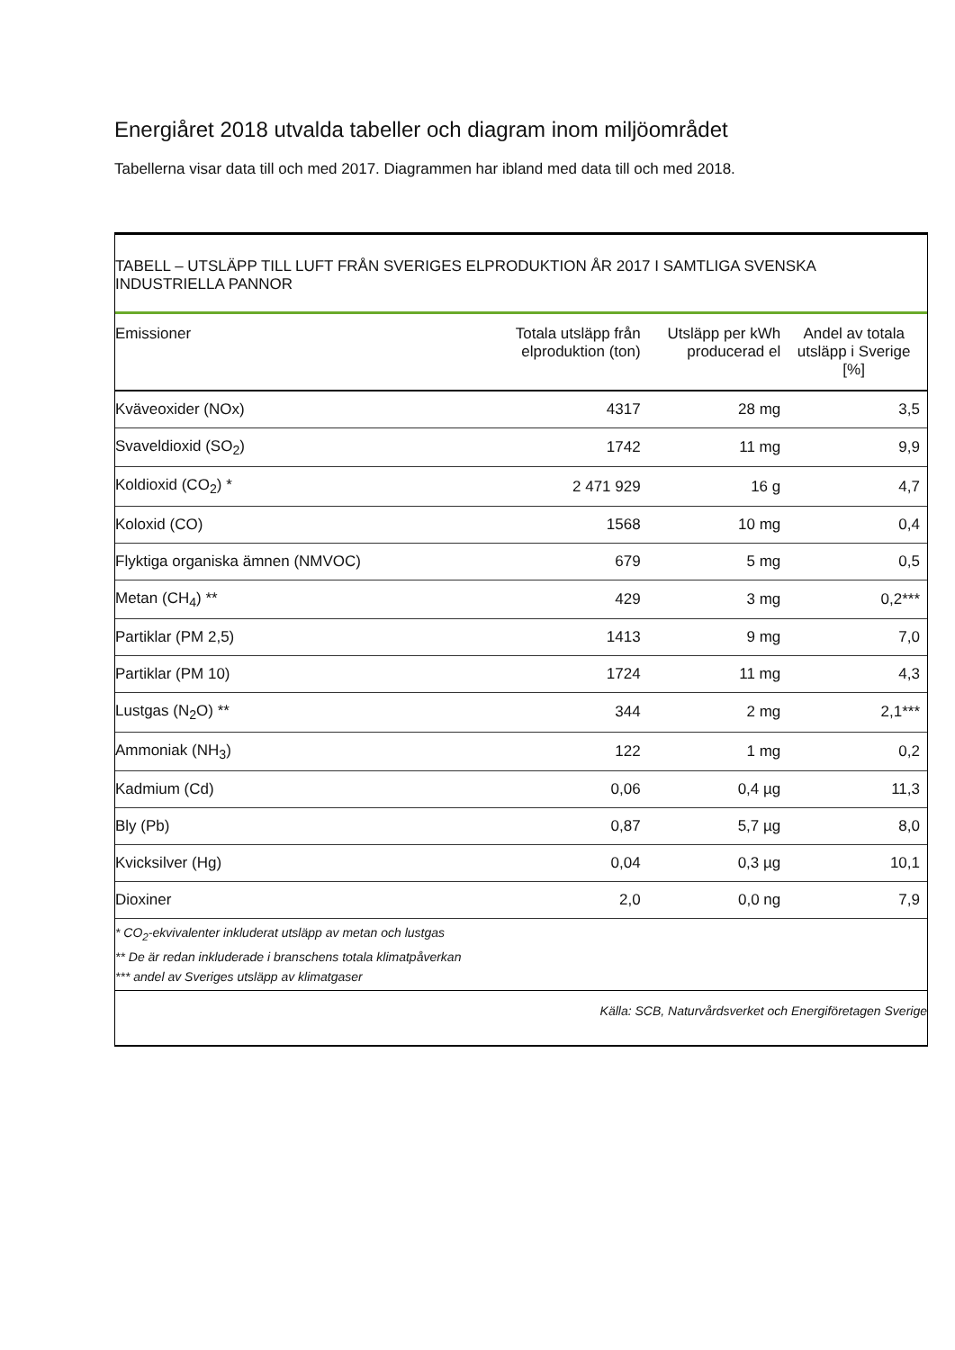Energiåret 2018 utvalda tabeller och diagram inom miljöområdet
Tabellerna visar data till och med 2017. Diagrammen har ibland med data till och med 2018.
TABELL – UTSLÄPP TILL LUFT FRÅN SVERIGES ELPRODUKTION ÅR 2017 I SAMTLIGA SVENSKA INDUSTRIELLA PANNOR
| Emissioner | Totala utsläpp från elproduktion (ton) | Utsläpp per kWh producerad el | Andel av totala utsläpp i Sverige [%] |
| --- | --- | --- | --- |
| Kväveoxider (NOx) | 4317 | 28 mg | 3,5 |
| Svaveldioxid (SO<sub>2</sub>) | 1742 | 11 mg | 9,9 |
| Koldioxid (CO<sub>2</sub>) * | 2 471 929 | 16 g | 4,7 |
| Koloxid (CO) | 1568 | 10 mg | 0,4 |
| Flyktiga organiska ämnen (NMVOC) | 679 | 5 mg | 0,5 |
| Metan (CH<sub>4</sub>) ** | 429 | 3 mg | 0,2*** |
| Partiklar (PM 2,5) | 1413 | 9 mg | 7,0 |
| Partiklar (PM 10) | 1724 | 11 mg | 4,3 |
| Lustgas (N<sub>2</sub>O) ** | 344 | 2 mg | 2,1*** |
| Ammoniak (NH<sub>3</sub>) | 122 | 1 mg | 0,2 |
| Kadmium (Cd) | 0,06 | 0,4 µg | 11,3 |
| Bly (Pb) | 0,87 | 5,7 µg | 8,0 |
| Kvicksilver (Hg) | 0,04 | 0,3 µg | 10,1 |
| Dioxiner | 2,0 | 0,0 ng | 7,9 |
* CO<sub>2</sub>-ekvivalenter inkluderat utsläpp av metan och lustgas
** De är redan inkluderade i branschens totala klimatpåverkan
*** andel av Sveriges utsläpp av klimatgaser
Källa: SCB, Naturvårdsverket och Energiföretagen Sverige